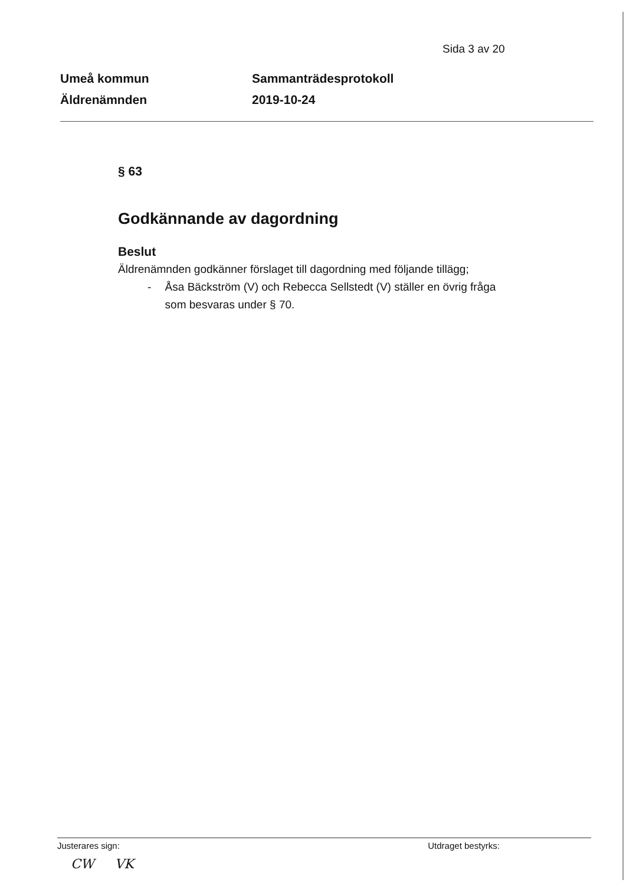Sida 3 av 20
Umeå kommun
Äldrenämnden
Sammanträdesprotokoll
2019-10-24
§ 63
Godkännande av dagordning
Beslut
Äldrenämnden godkänner förslaget till dagordning med följande tillägg;
- Åsa Bäckström (V) och Rebecca Sellstedt (V) ställer en övrig fråga som besvaras under § 70.
Justerares sign: Utdraget bestyrks:
CW VK